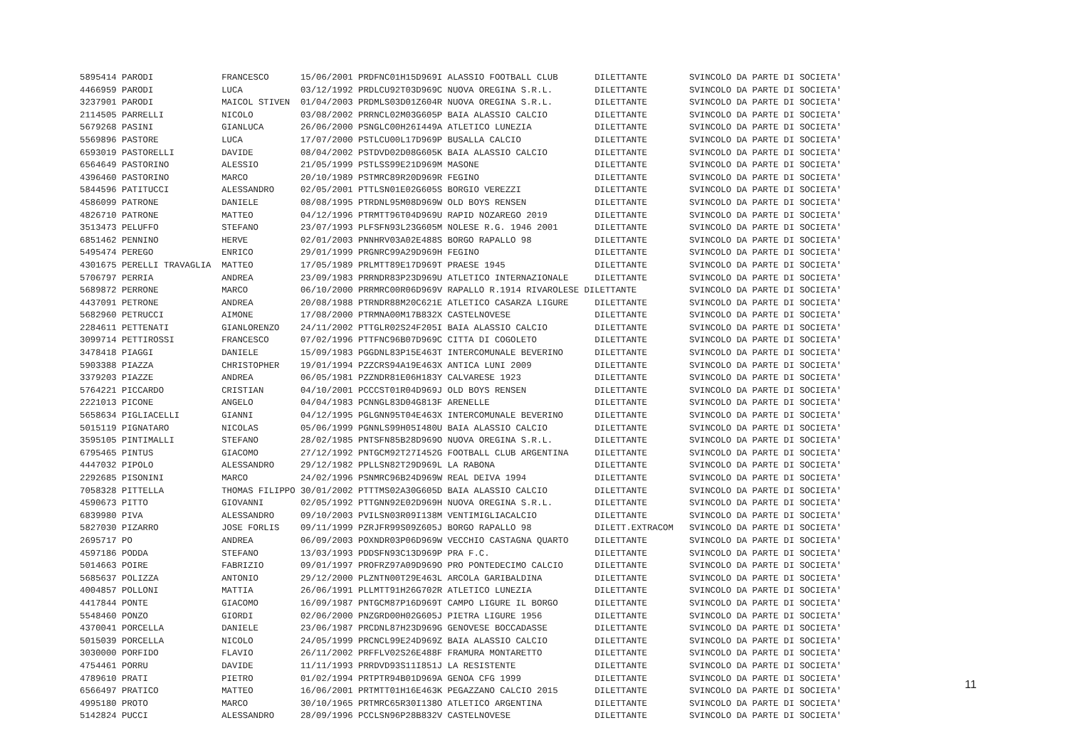5895414 PARODI             FRANCESCO      15/06/2001 PRDFNC01H15D969I ALASSIO FOOTBALL CLUB       DILETTANTE        SVINCOLO DA PARTE DI SOCIETA'
4466959 PARODI             LUCA           03/12/1992 PRDLCU92T03D969C NUOVA OREGINA S.R.L.        DILETTANTE        SVINCOLO DA PARTE DI SOCIETA'
3237901 PARODI             MAICOL STIVEN  01/04/2003 PRDMLS03D01Z604R NUOVA OREGINA S.R.L.        DILETTANTE        SVINCOLO DA PARTE DI SOCIETA'
2114505 PARRELLI           NICOLO         03/08/2002 PRRNCL02M03G605P BAIA ALASSIO CALCIO         DILETTANTE        SVINCOLO DA PARTE DI SOCIETA'
5679268 PASINI             GIANLUCA       26/06/2000 PSNGLC00H26I449A ATLETICO LUNEZIA            DILETTANTE        SVINCOLO DA PARTE DI SOCIETA'
5569896 PASTORE            LUCA           17/07/2000 PSTLCU00L17D969P BUSALLA CALCIO              DILETTANTE        SVINCOLO DA PARTE DI SOCIETA'
6593019 PASTORELLI         DAVIDE         08/04/2002 PSTDVD02D08G605K BAIA ALASSIO CALCIO         DILETTANTE        SVINCOLO DA PARTE DI SOCIETA'
6564649 PASTORINO          ALESSIO        21/05/1999 PSTLSS99E21D969M MASONE                      DILETTANTE        SVINCOLO DA PARTE DI SOCIETA'
4396460 PASTORINO          MARCO          20/10/1989 PSTMRC89R20D969R FEGINO                      DILETTANTE        SVINCOLO DA PARTE DI SOCIETA'
5844596 PATITUCCI          ALESSANDRO     02/05/2001 PTTLSN01E02G605S BORGIO VEREZZI              DILETTANTE        SVINCOLO DA PARTE DI SOCIETA'
4586099 PATRONE            DANIELE        08/08/1995 PTRDNL95M08D969W OLD BOYS RENSEN             DILETTANTE        SVINCOLO DA PARTE DI SOCIETA'
4826710 PATRONE            MATTEO         04/12/1996 PTRMTT96T04D969U RAPID NOZAREGO 2019         DILETTANTE        SVINCOLO DA PARTE DI SOCIETA'
3513473 PELUFFO            STEFANO        23/07/1993 PLFSFN93L23G605M NOLESE R.G. 1946 2001       DILETTANTE        SVINCOLO DA PARTE DI SOCIETA'
6851462 PENNINO            HERVE          02/01/2003 PNNHRV03A02E488S BORGO RAPALLO 98            DILETTANTE        SVINCOLO DA PARTE DI SOCIETA'
5495474 PEREGO             ENRICO         29/01/1999 PRGNRC99A29D969H FEGINO                      DILETTANTE        SVINCOLO DA PARTE DI SOCIETA'
4301675 PERELLI TRAVAGLIA  MATTEO         17/05/1989 PRLMTT89E17D969T PRAESE 1945                 DILETTANTE        SVINCOLO DA PARTE DI SOCIETA'
5706797 PERRIA             ANDREA         23/09/1983 PRRNDR83P23D969U ATLETICO INTERNAZIONALE     DILETTANTE        SVINCOLO DA PARTE DI SOCIETA'
5689872 PERRONE            MARCO          06/10/2000 PRRMRC00R06D969V RAPALLO R.1914 RIVAROLESE DILETTANTE          SVINCOLO DA PARTE DI SOCIETA'
4437091 PETRONE            ANDREA         20/08/1988 PTRNDR88M20C621E ATLETICO CASARZA LIGURE     DILETTANTE        SVINCOLO DA PARTE DI SOCIETA'
5682960 PETRUCCI           AIMONE         17/08/2000 PTRMNA00M17B832X CASTELNOVESE                DILETTANTE        SVINCOLO DA PARTE DI SOCIETA'
2284611 PETTENATI          GIANLORENZO    24/11/2002 PTTGLR02S24F205I BAIA ALASSIO CALCIO         DILETTANTE        SVINCOLO DA PARTE DI SOCIETA'
3099714 PETTIROSSI         FRANCESCO      07/02/1996 PTTFNC96B07D969C CITTA DI COGOLETO           DILETTANTE        SVINCOLO DA PARTE DI SOCIETA'
3478418 PIAGGI             DANIELE        15/09/1983 PGGDNL83P15E463T INTERCOMUNALE BEVERINO      DILETTANTE        SVINCOLO DA PARTE DI SOCIETA'
5903388 PIAZZA             CHRISTOPHER    19/01/1994 PZZCRS94A19E463X ANTICA LUNI 2009            DILETTANTE        SVINCOLO DA PARTE DI SOCIETA'
3379203 PIAZZE             ANDREA         06/05/1981 PZZNDR81E06H183Y CALVARESE 1923              DILETTANTE        SVINCOLO DA PARTE DI SOCIETA'
5764221 PICCARDO           CRISTIAN       04/10/2001 PCCCST01R04D969J OLD BOYS RENSEN             DILETTANTE        SVINCOLO DA PARTE DI SOCIETA'
2221013 PICONE             ANGELO         04/04/1983 PCNNGL83D04G813F ARENELLE                    DILETTANTE        SVINCOLO DA PARTE DI SOCIETA'
5658634 PIGLIACELLI        GIANNI         04/12/1995 PGLGNN95T04E463X INTERCOMUNALE BEVERINO      DILETTANTE        SVINCOLO DA PARTE DI SOCIETA'
5015119 PIGNATARO          NICOLAS        05/06/1999 PGNNLS99H05I480U BAIA ALASSIO CALCIO         DILETTANTE        SVINCOLO DA PARTE DI SOCIETA'
3595105 PINTIMALLI         STEFANO        28/02/1985 PNTSFN85B28D969O NUOVA OREGINA S.R.L.        DILETTANTE        SVINCOLO DA PARTE DI SOCIETA'
6795465 PINTUS             GIACOMO        27/12/1992 PNTGCM92T27I452G FOOTBALL CLUB ARGENTINA     DILETTANTE        SVINCOLO DA PARTE DI SOCIETA'
4447032 PIPOLO             ALESSANDRO     29/12/1982 PPLLSN82T29D969L LA RABONA                   DILETTANTE        SVINCOLO DA PARTE DI SOCIETA'
2292685 PISONINI           MARCO          24/02/1996 PSNMRC96B24D969W REAL DEIVA 1994             DILETTANTE        SVINCOLO DA PARTE DI SOCIETA'
7058328 PITTELLA           THOMAS FILIPPO 30/01/2002 PTTTMS02A30G605D BAIA ALASSIO CALCIO         DILETTANTE        SVINCOLO DA PARTE DI SOCIETA'
4590673 PITTO              GIOVANNI       02/05/1992 PTTGNN92E02D969H NUOVA OREGINA S.R.L.        DILETTANTE        SVINCOLO DA PARTE DI SOCIETA'
6839980 PIVA               ALESSANDRO     09/10/2003 PVILSN03R09I138M VENTIMIGLIACALCIO           DILETTANTE        SVINCOLO DA PARTE DI SOCIETA'
5827030 PIZARRO            JOSE FORLIS    09/11/1999 PZRJFR99S09Z605J BORGO RAPALLO 98            DILETT.EXTRACOM   SVINCOLO DA PARTE DI SOCIETA'
2695717 PO                 ANDREA         06/09/2003 POXNDR03P06D969W VECCHIO CASTAGNA QUARTO     DILETTANTE        SVINCOLO DA PARTE DI SOCIETA'
4597186 PODDA              STEFANO        13/03/1993 PDDSFN93C13D969P PRA F.C.                    DILETTANTE        SVINCOLO DA PARTE DI SOCIETA'
5014663 POIRE              FABRIZIO       09/01/1997 PROFRZ97A09D969O PRO PONTEDECIMO CALCIO      DILETTANTE        SVINCOLO DA PARTE DI SOCIETA'
5685637 POLIZZA            ANTONIO        29/12/2000 PLZNTN00T29E463L ARCOLA GARIBALDINA          DILETTANTE        SVINCOLO DA PARTE DI SOCIETA'
4004857 POLLONI            MATTIA         26/06/1991 PLLMTT91H26G702R ATLETICO LUNEZIA            DILETTANTE        SVINCOLO DA PARTE DI SOCIETA'
4417844 PONTE              GIACOMO        16/09/1987 PNTGCM87P16D969T CAMPO LIGURE IL BORGO       DILETTANTE        SVINCOLO DA PARTE DI SOCIETA'
5548460 PONZO              GIORDI         02/06/2000 PNZGRD00H02G605J PIETRA LIGURE 1956          DILETTANTE        SVINCOLO DA PARTE DI SOCIETA'
4370041 PORCELLA           DANIELE        23/06/1987 PRCDNL87H23D969G GENOVESE BOCCADASSE         DILETTANTE        SVINCOLO DA PARTE DI SOCIETA'
5015039 PORCELLA           NICOLO         24/05/1999 PRCNCL99E24D969Z BAIA ALASSIO CALCIO         DILETTANTE        SVINCOLO DA PARTE DI SOCIETA'
3030000 PORFIDO            FLAVIO         26/11/2002 PRFFLV02S26E488F FRAMURA MONTARETTO          DILETTANTE        SVINCOLO DA PARTE DI SOCIETA'
4754461 PORRU              DAVIDE         11/11/1993 PRRDVD93S11I851J LA RESISTENTE               DILETTANTE        SVINCOLO DA PARTE DI SOCIETA'
4789610 PRATI              PIETRO         01/02/1994 PRTPTR94B01D969A GENOA CFG 1999              DILETTANTE        SVINCOLO DA PARTE DI SOCIETA'
6566497 PRATICO            MATTEO         16/06/2001 PRTMTT01H16E463K PEGAZZANO CALCIO 2015       DILETTANTE        SVINCOLO DA PARTE DI SOCIETA'
4995180 PROTO              MARCO          30/10/1965 PRTMRC65R30I138O ATLETICO ARGENTINA          DILETTANTE        SVINCOLO DA PARTE DI SOCIETA'
5142824 PUCCI              ALESSANDRO     28/09/1996 PCCLSN96P28B832V CASTELNOVESE                DILETTANTE        SVINCOLO DA PARTE DI SOCIETA'
11